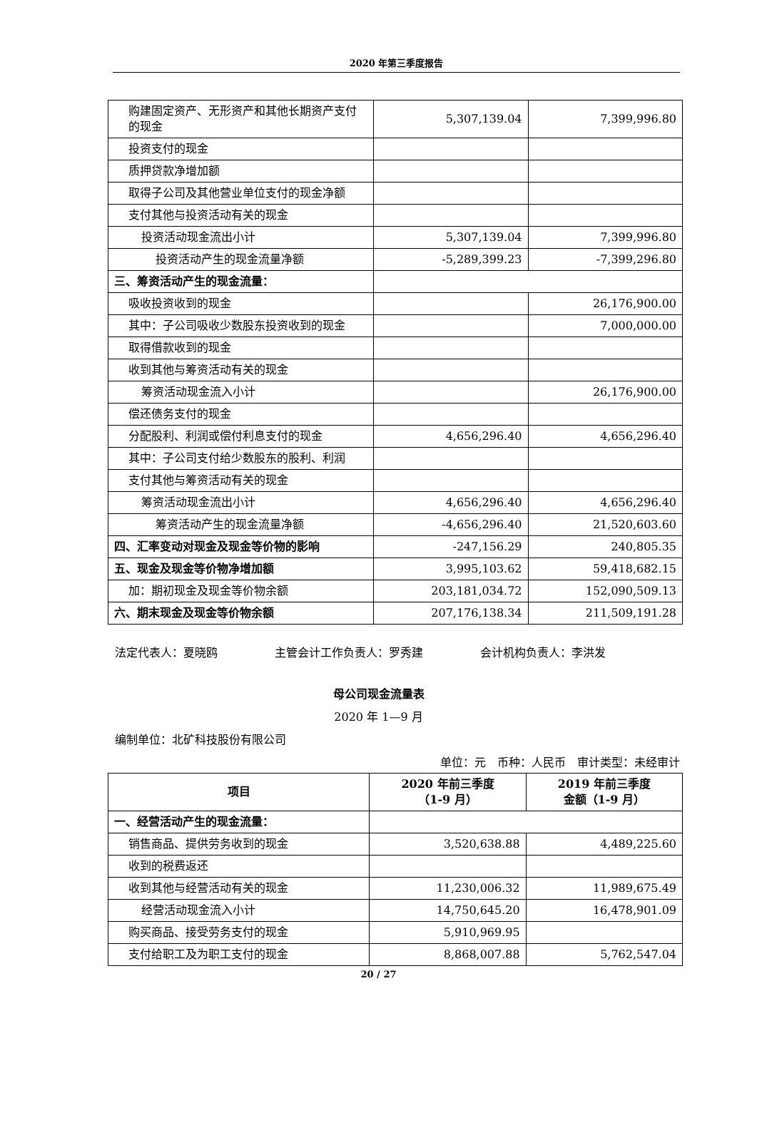2020 年第三季度报告
| 购建固定资产、无形资产和其他长期资产支付的现金 | 5,307,139.04 | 7,399,996.80 |
| 投资支付的现金 | | |
| 质押贷款净增加额 | | |
| 取得子公司及其他营业单位支付的现金净额 | | |
| 支付其他与投资活动有关的现金 | | |
| 投资活动现金流出小计 | 5,307,139.04 | 7,399,996.80 |
| 投资活动产生的现金流量净额 | -5,289,399.23 | -7,399,296.80 |
| 三、筹资活动产生的现金流量： | | |
| 吸收投资收到的现金 | | 26,176,900.00 |
| 其中：子公司吸收少数股东投资收到的现金 | | 7,000,000.00 |
| 取得借款收到的现金 | | |
| 收到其他与筹资活动有关的现金 | | |
| 筹资活动现金流入小计 | | 26,176,900.00 |
| 偿还债务支付的现金 | | |
| 分配股利、利润或偿付利息支付的现金 | 4,656,296.40 | 4,656,296.40 |
| 其中：子公司支付给少数股东的股利、利润 | | |
| 支付其他与筹资活动有关的现金 | | |
| 筹资活动现金流出小计 | 4,656,296.40 | 4,656,296.40 |
| 筹资活动产生的现金流量净额 | -4,656,296.40 | 21,520,603.60 |
| 四、汇率变动对现金及现金等价物的影响 | -247,156.29 | 240,805.35 |
| 五、现金及现金等价物净增加额 | 3,995,103.62 | 59,418,682.15 |
| 加：期初现金及现金等价物余额 | 203,181,034.72 | 152,090,509.13 |
| 六、期末现金及现金等价物余额 | 207,176,138.34 | 211,509,191.28 |
法定代表人：夏晓鸥 主管会计工作负责人：罗秀建 会计机构负责人：李洪发
母公司现金流量表
2020 年 1—9 月
编制单位：北矿科技股份有限公司
单位：元　币种：人民币　审计类型：未经审计
| 项目 | 2020 年前三季度 （1-9 月） | 2019 年前三季度 金额（1-9 月） |
| --- | --- | --- |
| 一、经营活动产生的现金流量： | | |
| 销售商品、提供劳务收到的现金 | 3,520,638.88 | 4,489,225.60 |
| 收到的税费返还 | | |
| 收到其他与经营活动有关的现金 | 11,230,006.32 | 11,989,675.49 |
| 经营活动现金流入小计 | 14,750,645.20 | 16,478,901.09 |
| 购买商品、接受劳务支付的现金 | 5,910,969.95 | |
| 支付给职工及为职工支付的现金 | 8,868,007.88 | 5,762,547.04 |
20 / 27